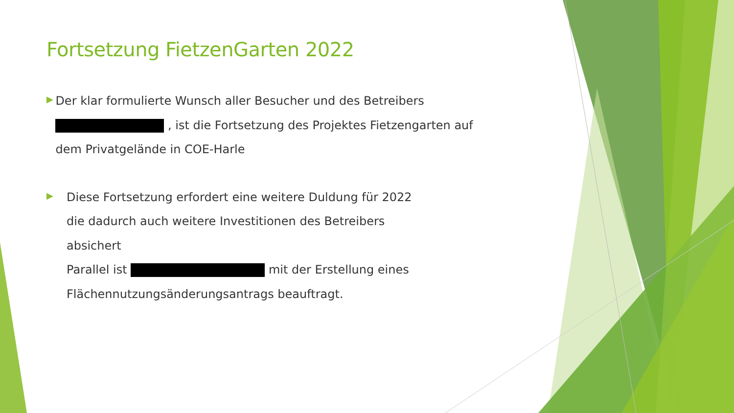Fortsetzung FietzenGarten 2022
▶
Der klar formulierte Wunsch aller Besucher und des Betreibers , ist die Fortsetzung des Projektes Fietzengarten auf dem Privatgelände in COE-Harle
▶
Diese Fortsetzung erfordert eine weitere Duldung für 2022
die dadurch auch weitere Investitionen des Betreibers
absichert
Parallel ist mit der Erstellung eines
Flächennutzungsänderungsantrags beauftragt.